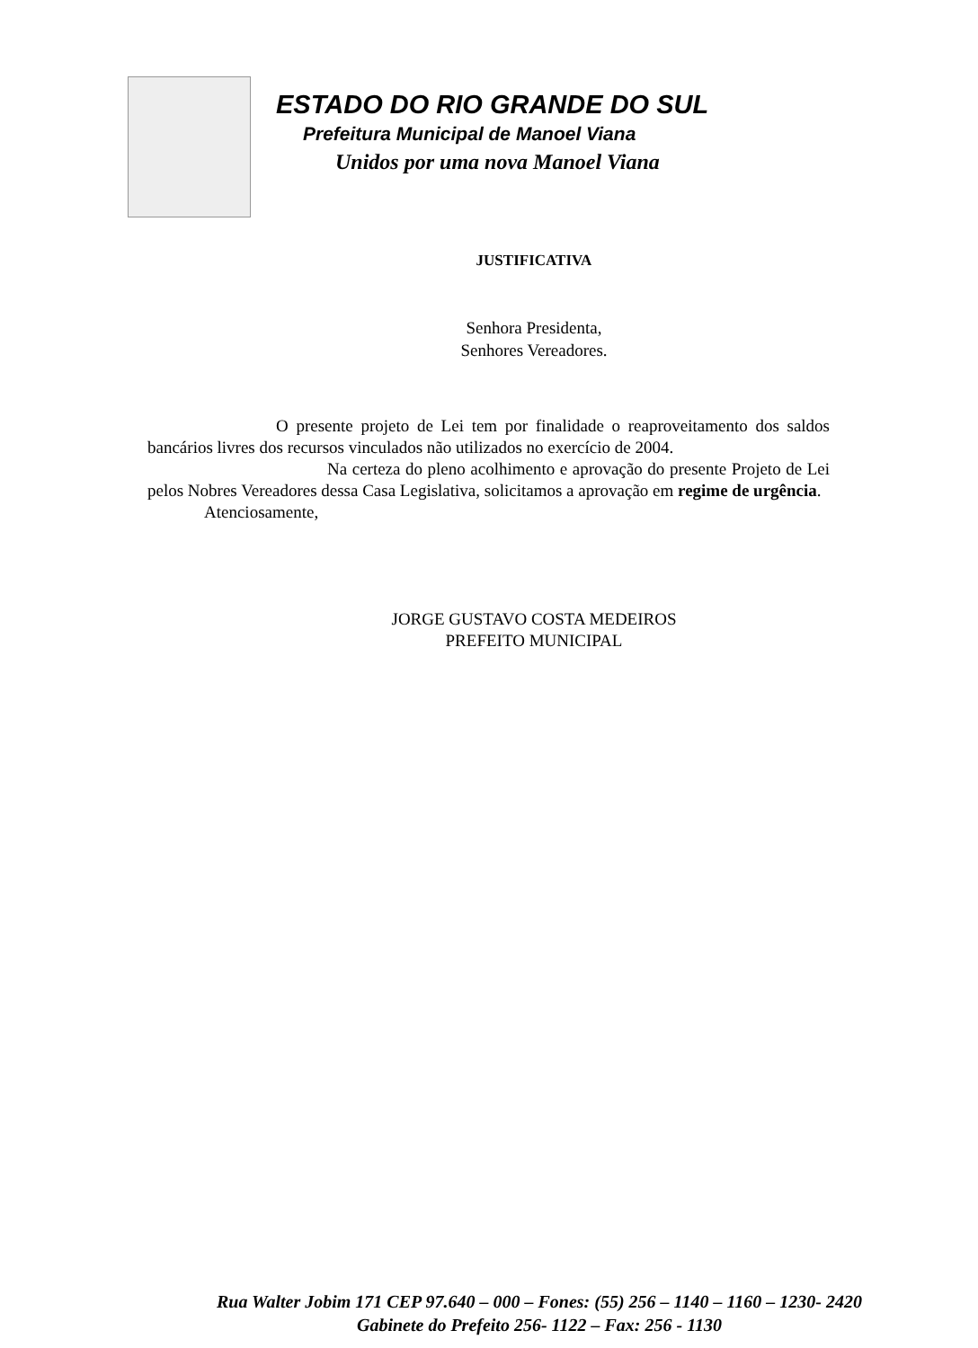ESTADO DO RIO GRANDE DO SUL
Prefeitura Municipal de Manoel Viana
Unidos por uma nova Manoel Viana
JUSTIFICATIVA
Senhora Presidenta,
Senhores Vereadores.
O presente projeto de Lei tem por finalidade o reaproveitamento dos saldos bancários livres dos recursos vinculados não utilizados no exercício de 2004.
Na certeza do pleno acolhimento e aprovação do presente Projeto de Lei pelos Nobres Vereadores dessa Casa Legislativa, solicitamos a aprovação em regime de urgência.
Atenciosamente,
JORGE GUSTAVO COSTA MEDEIROS
PREFEITO MUNICIPAL
Rua Walter Jobim 171 CEP 97.640 – 000 – Fones: (55) 256 – 1140 – 1160 – 1230- 2420
Gabinete do Prefeito 256- 1122 – Fax: 256 - 1130